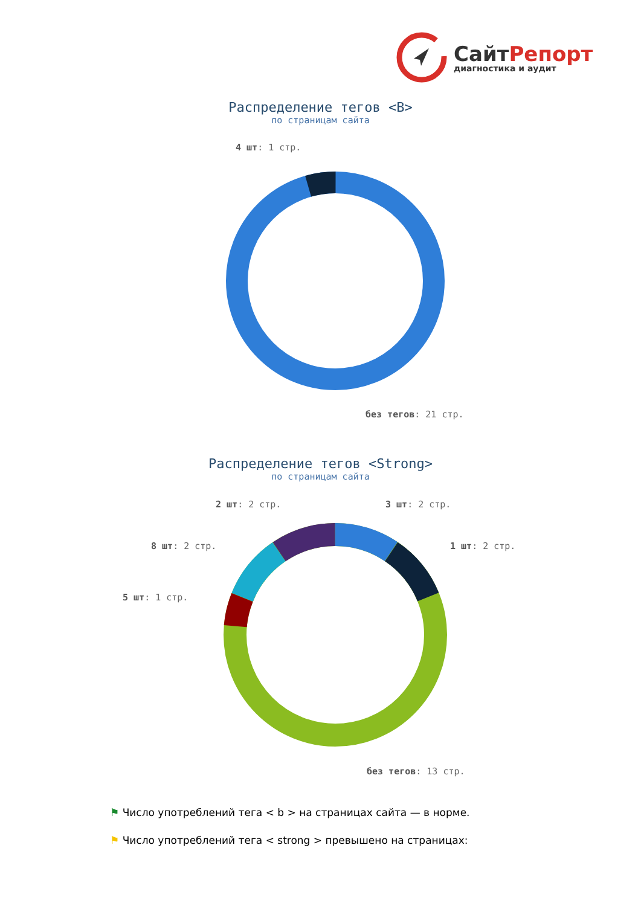СайтРепорт
диагностика и аудит
Распределение тегов <B>
по страницам сайта
4 шт: 1 стр.
без тегов: 21 стр.
Распределение тегов <Strong>
по страницам сайта
2 шт: 2 стр. 3 шт: 2 стр.
8 шт: 2 стр. 1 шт: 2 стр.
5 шт: 1 стр.
без тегов: 13 стр.
⚑ Число употреблений тега < b > на страницах сайта — в норме.
⚑ Число употреблений тега < strong > превышено на страницах: